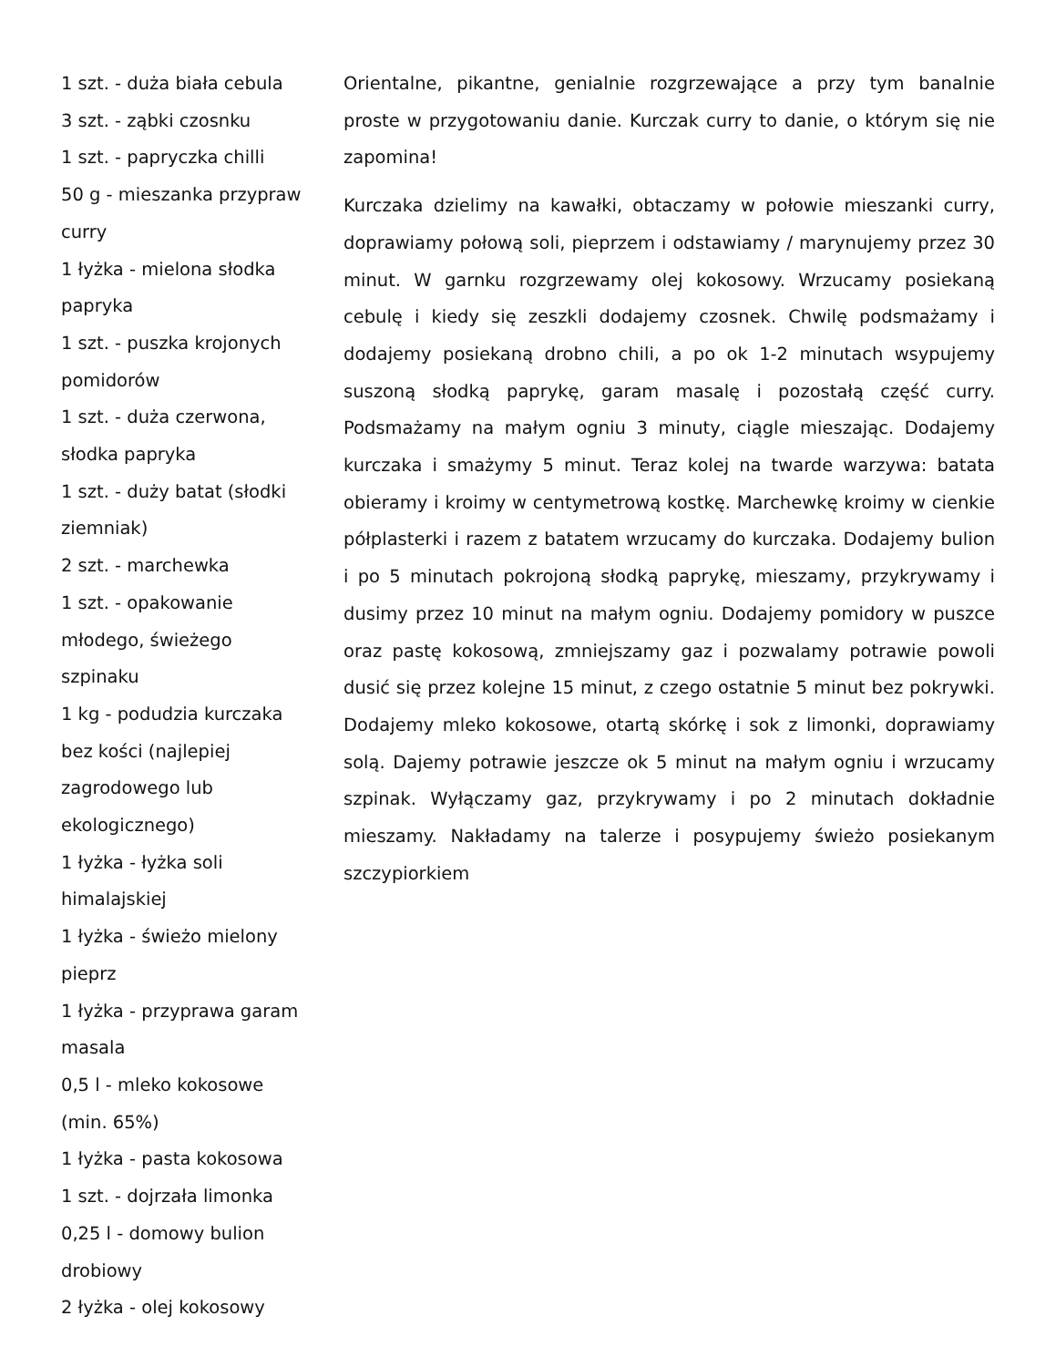1 szt. - duża biała cebula
3 szt. - ząbki czosnku
1 szt. - papryczka chilli
50 g - mieszanka przypraw curry
1 łyżka - mielona słodka papryka
1 szt. - puszka krojonych pomidorów
1 szt. - duża czerwona, słodka papryka
1 szt. - duży batat (słodki ziemniak)
2 szt. - marchewka
1 szt. - opakowanie młodego, świeżego szpinaku
1 kg - podudzia kurczaka bez kości (najlepiej zagrodowego lub ekologicznego)
1 łyżka - łyżka soli himalajskiej
1 łyżka - świeżo mielony pieprz
1 łyżka - przyprawa garam masala
0,5 l - mleko kokosowe (min. 65%)
1 łyżka - pasta kokosowa
1 szt. - dojrzała limonka
0,25 l - domowy bulion drobiowy
2 łyżka - olej kokosowy
Orientalne, pikantne, genialnie rozgrzewające a przy tym banalnie proste w przygotowaniu danie. Kurczak curry to danie, o którym się nie zapomina!
Kurczaka dzielimy na kawałki, obtaczamy w połowie mieszanki curry, doprawiamy połową soli, pieprzem i odstawiamy / marynujemy przez 30 minut. W garnku rozgrzewamy olej kokosowy. Wrzucamy posiekaną cebulę i kiedy się zeszkli dodajemy czosnek. Chwilę podsmażamy i dodajemy posiekaną drobno chili, a po ok 1-2 minutach wsypujemy suszoną słodką paprykę, garam masalę i pozostałą część curry. Podsmażamy na małym ogniu 3 minuty, ciągle mieszając. Dodajemy kurczaka i smażymy 5 minut. Teraz kolej na twarde warzywa: batata obieramy i kroimy w centymetrową kostkę. Marchewkę kroimy w cienkie półplasterki i razem z batatem wrzucamy do kurczaka. Dodajemy bulion i po 5 minutach pokrojoną słodką paprykę, mieszamy, przykrywamy i dusimy przez 10 minut na małym ogniu. Dodajemy pomidory w puszce oraz pastę kokosową, zmniejszamy gaz i pozwalamy potrawie powoli dusić się przez kolejne 15 minut, z czego ostatnie 5 minut bez pokrywki. Dodajemy mleko kokosowe, otartą skórkę i sok z limonki, doprawiamy solą. Dajemy potrawie jeszcze ok 5 minut na małym ogniu i wrzucamy szpinak. Wyłączamy gaz, przykrywamy i po 2 minutach dokładnie mieszamy. Nakładamy na talerze i posypujemy świeżo posiekanym szczypiorkiem